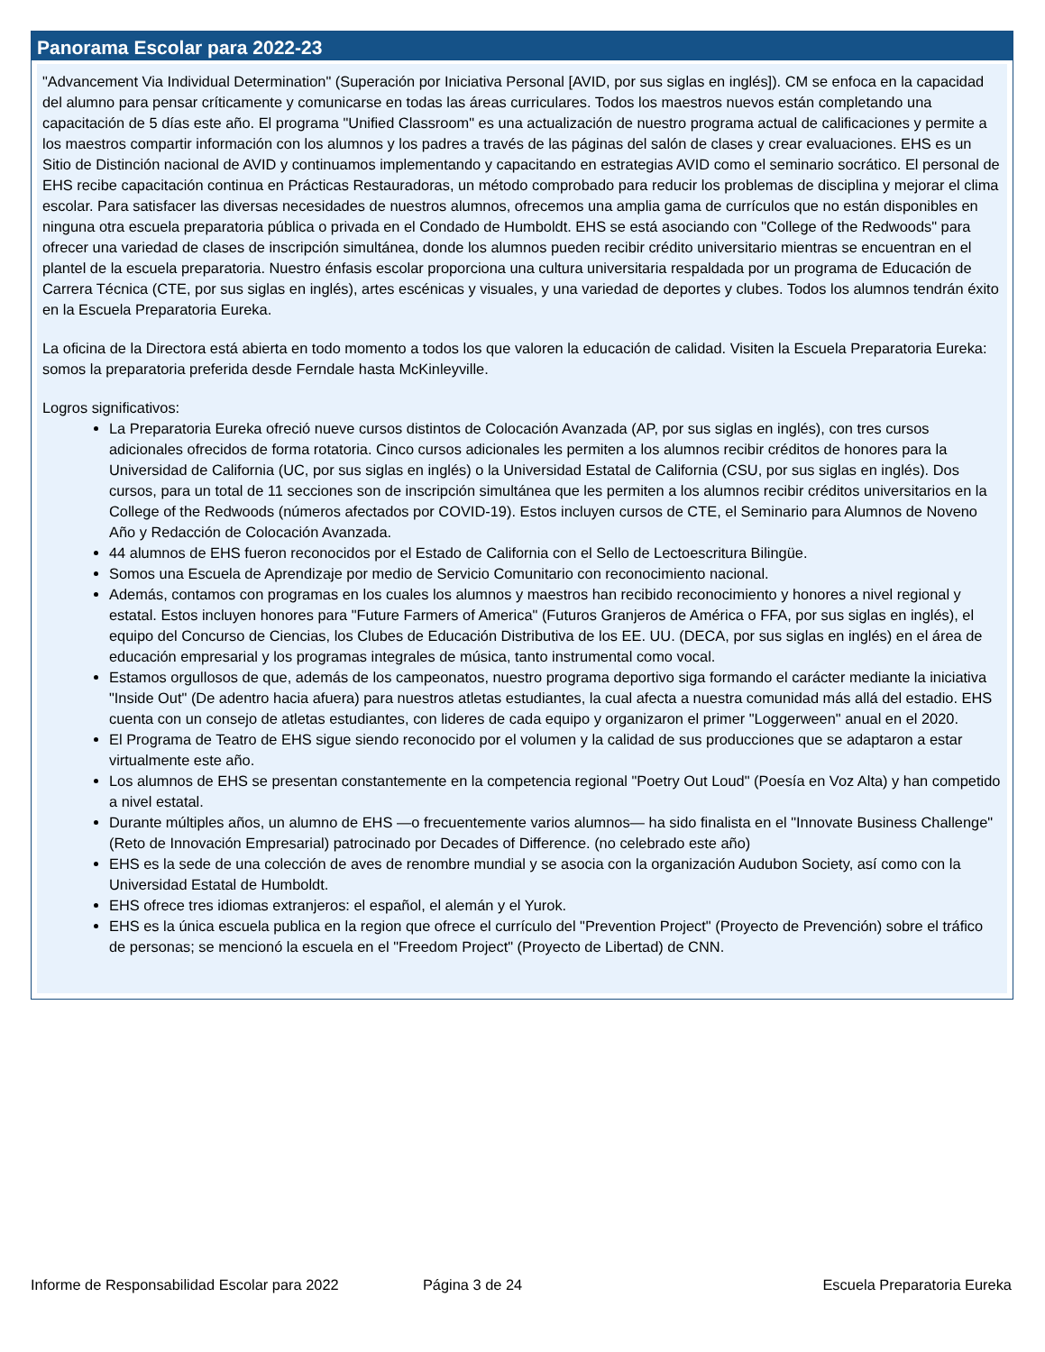Panorama Escolar para 2022-23
"Advancement Via Individual Determination" (Superación por Iniciativa Personal [AVID, por sus siglas en inglés]). CM se enfoca en la capacidad del alumno para pensar críticamente y comunicarse en todas las áreas curriculares. Todos los maestros nuevos están completando una capacitación de 5 días este año. El programa "Unified Classroom" es una actualización de nuestro programa actual de calificaciones y permite a los maestros compartir información con los alumnos y los padres a través de las páginas del salón de clases y crear evaluaciones. EHS es un Sitio de Distinción nacional de AVID y continuamos implementando y capacitando en estrategias AVID como el seminario socrático. El personal de EHS recibe capacitación continua en Prácticas Restauradoras, un método comprobado para reducir los problemas de disciplina y mejorar el clima escolar. Para satisfacer las diversas necesidades de nuestros alumnos, ofrecemos una amplia gama de currículos que no están disponibles en ninguna otra escuela preparatoria pública o privada en el Condado de Humboldt. EHS se está asociando con "College of the Redwoods" para ofrecer una variedad de clases de inscripción simultánea, donde los alumnos pueden recibir crédito universitario mientras se encuentran en el plantel de la escuela preparatoria. Nuestro énfasis escolar proporciona una cultura universitaria respaldada por un programa de Educación de Carrera Técnica (CTE, por sus siglas en inglés), artes escénicas y visuales, y una variedad de deportes y clubes. Todos los alumnos tendrán éxito en la Escuela Preparatoria Eureka.
La oficina de la Directora está abierta en todo momento a todos los que valoren la educación de calidad. Visiten la Escuela Preparatoria Eureka: somos la preparatoria preferida desde Ferndale hasta McKinleyville.
Logros significativos:
La Preparatoria Eureka ofreció nueve cursos distintos de Colocación Avanzada (AP, por sus siglas en inglés), con tres cursos adicionales ofrecidos de forma rotatoria. Cinco cursos adicionales les permiten a los alumnos recibir créditos de honores para la Universidad de California (UC, por sus siglas en inglés) o la Universidad Estatal de California (CSU, por sus siglas en inglés). Dos cursos, para un total de 11 secciones son de inscripción simultánea que les permiten a los alumnos recibir créditos universitarios en la College of the Redwoods (números afectados por COVID-19). Estos incluyen cursos de CTE, el Seminario para Alumnos de Noveno Año y Redacción de Colocación Avanzada.
44 alumnos de EHS fueron reconocidos por el Estado de California con el Sello de Lectoescritura Bilingüe.
Somos una Escuela de Aprendizaje por medio de Servicio Comunitario con reconocimiento nacional.
Además, contamos con programas en los cuales los alumnos y maestros han recibido reconocimiento y honores a nivel regional y estatal. Estos incluyen honores para "Future Farmers of America" (Futuros Granjeros de América o FFA, por sus siglas en inglés), el equipo del Concurso de Ciencias, los Clubes de Educación Distributiva de los EE. UU. (DECA, por sus siglas en inglés) en el área de educación empresarial y los programas integrales de música, tanto instrumental como vocal.
Estamos orgullosos de que, además de los campeonatos, nuestro programa deportivo siga formando el carácter mediante la iniciativa "Inside Out" (De adentro hacia afuera) para nuestros atletas estudiantes, la cual afecta a nuestra comunidad más allá del estadio. EHS cuenta con un consejo de atletas estudiantes, con lideres de cada equipo y organizaron el primer "Loggerween" anual en el 2020.
El Programa de Teatro de EHS sigue siendo reconocido por el volumen y la calidad de sus producciones que se adaptaron a estar virtualmente este año.
Los alumnos de EHS se presentan constantemente en la competencia regional "Poetry Out Loud" (Poesía en Voz Alta) y han competido a nivel estatal.
Durante múltiples años, un alumno de EHS —o frecuentemente varios alumnos— ha sido finalista en el "Innovate Business Challenge" (Reto de Innovación Empresarial) patrocinado por Decades of Difference. (no celebrado este año)
EHS es la sede de una colección de aves de renombre mundial y se asocia con la organización Audubon Society, así como con la Universidad Estatal de Humboldt.
EHS ofrece tres idiomas extranjeros: el español, el alemán y el Yurok.
EHS es la única escuela publica en la region que ofrece el currículo del "Prevention Project" (Proyecto de Prevención) sobre el tráfico de personas; se mencionó la escuela en el "Freedom Project" (Proyecto de Libertad) de CNN.
Informe de Responsabilidad Escolar para 2022 Página 3 de 24 Escuela Preparatoria Eureka